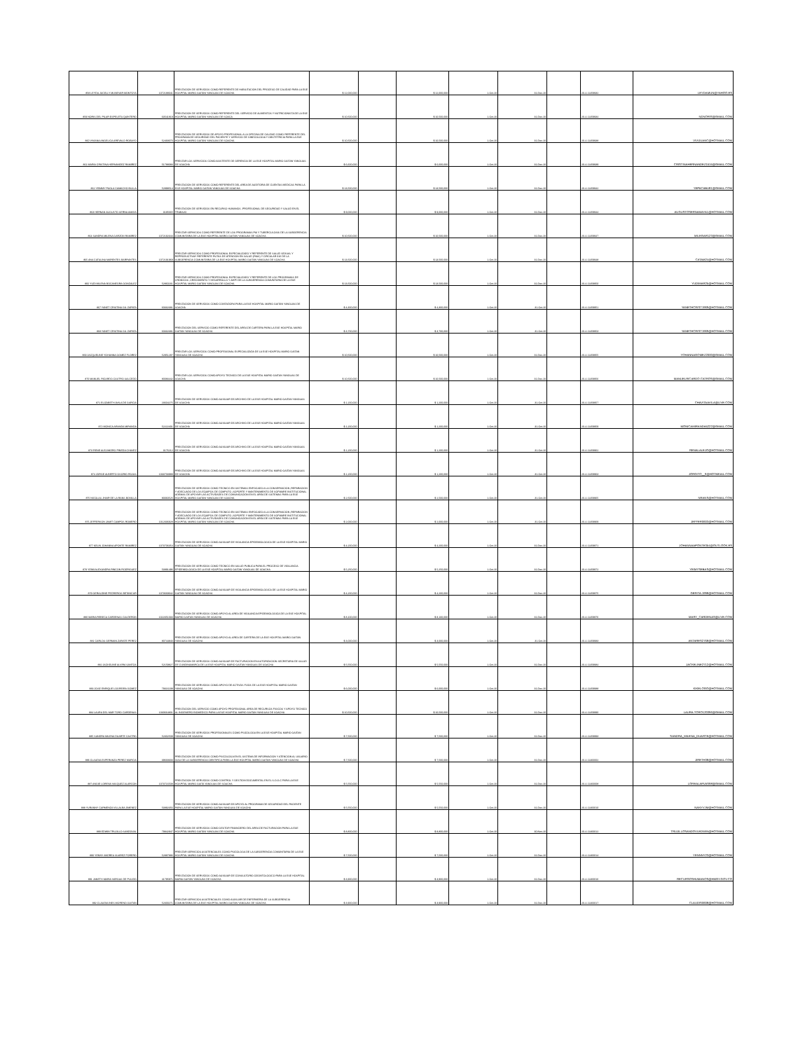| 858 LEYDA JUCELLY MUNEVAR MONTOYA | 1072188041 | PRESTACION DE SERVICIOS COMO REFERENTE DE HABILITACION DEL PROCESO DE CALIDAD PARA LA ESE HOSPITAL MARIO GAITAN YANGUAS DE SOACHA | $ 12,000,000 | | $ 12,000,000 | 1-Oct-20 | 31-Dec-20 | | 20-4-11459932 | LEYDAMUN@YAHOO.ES |
| 859 NORIS DEL PILAR ESPELETA QUINTERO | 63541819 | PRESTACION DE SERVICIOS COMO REFERENTE DEL SERVICIO DE ALIMENTOS Y NUTRICIONISTA DE LA ESE HOSPITAL MARIO GAITAN YANGUAS DE SOACA | $ 10,500,000 | | $ 10,500,000 | 1-Oct-20 | 31-Dec-20 | | 20-4-11459934 | NDNORIS@GMAIL.COM |
| 860 VIVIANA ANGELICA AREVALO ROBAYO | 52468070 | PRESTACION DE SERVICIOS DE APOYO PROFESIONAL A LA OFECINA DE CALIDAD COMO REFERENTE DEL PROGRAMA DE SEGURIDAD DEL PACIENTE Y SERVICIO DE GINECOLOGIA Y OBSTETRICIA PARA LA ESE HOSPITAL MARIO GAITAN YANGUAS DE SOACHA | $ 10,500,000 | | $ 10,500,000 | 1-Oct-20 | 31-Dec-20 | | 20-4-11459938 | VIVIJUANC@HOTMAIL.COM |
| 861 MARIA CRISTINA HERNANDEZ RAMIREZ | 51788083 | PRESTAR LOS SERVICIOS COMO ASISTENTE DE GERENCIA DE LA ESE HOSPITAL MARIO GAITAN YANGUAS DE SOACHA | $ 6,600,000 | | $ 6,600,000 | 1-Oct-20 | 31-Dec-20 | | 20-4-11459939 | CRISTINAHERNANDEZ1515@GMAIL.COM |
| 862 YEIMMY PAOLA CAMACHO BULLA | 52898514 | PRESTACION DE SERVICIOS COMO REFERENTE DEL AREA DE AUDITORIA DE CUENTAS MEDICAS PARA LA ESE HOSPITAL MARIO GAITAN YANGUAS DE SOACHA | $ 13,500,000 | | $ 13,500,000 | 1-Oct-20 | 31-Dec-20 | | 20-4-11459942 | YEPACABU81@GMAIL.COM |
| 863 HERNAN AUGUSTO SERNA AMAYA | 3185665 | PRESTACION DE SERVICIOS EN RECURSO HUMANOS -PROFESIONAL DE SEGURIDAD Y SALUD EN EL TRABAJO | $ 9,000,000 | | $ 9,000,000 | 1-Oct-20 | 31-Dec-20 | | 20-4-11459944 | AUGUSTOSERNAMAYA1@HOTMAIL.COM |
| 864 SANDRA MILENA GARZON RAMIREZ | 1072192344 | PRESTAR SERVICIOS COMO REFERENTE DE LOS PROGRAMAS PAI Y TUBERCULOSIS DE LA SUBGERENCIA COMUNITARIA DE LA ESE HOSPITAL MARIO GAITAN YANGUAS DE SOACHA | $ 10,500,000 | | $ 10,500,000 | 1-Oct-20 | 31-Dec-20 | | 20-4-11459947 | MILEGAR123@GMAIL.COM |
| 865 ANA CATALINA MARENTES BARRANTES | 1072191969 | PRESTAR SERVICIOS COMO PROFESIONAL ESPECIALIZADO Y REFERENTE DE SALUD SEXUAL Y REPRODUCTIVAY REFERENTE RUTAS DE ATENCION EN SALUD (RIAS) Y CIRCULAR 016 DE LA SUBGERENCIA COMUNITARIA DE LA ESE HOSPITAL MARIO GAITAN YANGUAS DE SOACHA | $ 13,500,000 | | $ 13,500,000 | 1-Oct-20 | 31-Dec-20 | | 20-4-11459948 | CATAM24@HOTMAIL.COM |
| 866 YUDI MILENA BOCANEGRA GONZALEZ | 52860231 | PRESTAR SERVICIOS COMO PROFESIONAL ESPECIALIZADO Y REFERENTE DE LOS PROGRAMAS DE CRONICOS ,CRECIMIENTO Y DESARROLLO Y AIEPI DE LA SUBGERENCIA COMUNITARIA DE LA ESE HOSPITAL MARIO GAITAN YANGUAS DE SOACHA | $ 13,500,000 | | $ 13,500,000 | 1-Oct-20 | 31-Dec-20 | | 20-4-11459950 | YUDIMAR25@HOTMAIL.COM |
| 867 YANET CRISTINA GIL ZAPATA | 60332381 | PRESTACION DE SERVICIOS COMO CONTADORA PARA LA ESE HOSPITAL MARIO GAITAN YANGUAS DE SOACHA | $ 4,300,000 | | $ 4,300,000 | 1-Oct-20 | 31-Oct-20 | | 20-4-11459951 | YANETHCRIST1969@HOTMAIL.COM |
| 868 YANET CRISTINA GIL ZAPATA | 60332381 | PRESTACION DEL SERVICIO COMO REFERENTE DEL AREA DE CARTERA PARA LA ESE HOSPITAL MARIO GAITAN YANGUAS DE SOACHA | $ 3,700,000 | | $ 3,700,000 | 1-Oct-20 | 31-Oct-20 | | 20-4-11459953 | YANETHCRIST1969@HOTMAIL.COM |
| 869 JACQUELINE YOHANNA GOMEZ FLOREZ | 52951297 | PRESTAR LOS SERVICIOS COMO PROFESIONAL ESPECIALIZADA DE LA ESE HOSPITAL MARIO GAITAN YANGUAS DE SOACHA | $ 10,500,000 | | $ 10,500,000 | 1-Oct-20 | 31-Dec-20 | | 20-4-11459955 | YOHANNAGOMEZ2000@GMAIL.COM |
| 870 MANUEL RICARDO CASTRO SALCEDO | 80083442 | PRESTAR LOS SERVICIOS COMO APOYO TECNICO DE LA ESE HOSPITAL MARIO GAITAN YANGUAS DE SOACHA | $ 10,500,000 | | $ 10,500,000 | 1-Oct-20 | 31-Dec-20 | | 20-4-11459956 | MANUELRICARDO.CATROS@GMAIL.COM |
| 871 ELIZABETH AVILA DE GARCIA | 23604275 | PRESTACION DE SERVICIOS COMO AUXILIAR DE ARCHIVO DE LA ESE HOSPITAL MARIO GAITAN YANGUAS DE SOACHA | $ 1,200,000 | | $ 1,200,000 | 1-Oct-20 | 31-Oct-20 | | 20-4-11459957 | CHAVITAAVILA@LIVE.COM |
| 872 MONICA ARANDA MIRANDA | 52222401 | PRESTACION DE SERVICIOS COMO AUXILIAR DE ARCHIVO DE LA ESE HOSPITAL MARIO GAITAN YANGUAS DE SOACHA | $ 1,200,000 | | $ 1,200,000 | 1-Oct-20 | 31-Oct-20 | | 20-4-11459959 | MONICAMIRANDA5222@GMAIL.COM |
| 873 RENE ALEJANDRO PINEDA CHAVEZ | 3176212 | PRESTACION DE SERVICIOS COMO AUXILIAR DE ARCHIVO DE LA ESE HOSPITAL MARIO GAITAN YANGUAS DE SOACHA | $ 1,200,000 | | $ 1,200,000 | 1-Oct-20 | 31-Oct-20 | | 20-4-11459962 | RENALALEJO@HOTMAIL.COM |
| 874 JORGE ALBERTO OSORIO ROJAS | 1033703988 | PRESTACION DE SERVICIOS COMO AUXILIAR DE ARCHIVO DE LA ESE HOSPITAL MARIO GAITAN YANGUAS DE SOACHA | $ 1,200,000 | | $ 1,200,000 | 1-Oct-20 | 31-Oct-20 | | 20-4-11459963 | JORGITO__9@HOTMKAIL.COM |
| 875 NICOLAS JHAIR DE LA RANS BONILLA | 80060525 | PRESTACION DE SERVICIOS COMO TECNICO EN SISTEMAS ENFOCADO A LA CONSERVACION ,REPARACION Y ADECUADO DE LOS EQUIPOS DE COMPUTO ,SOPORTE Y MANTENIMIENTO DE SOFWARE INSTITUCIONAL ADEMAS DE APOYAR LAS ACTIVIDADES DE COMUNICACIÓN EN EL AREA DE SISTEMAS PARA LA ESE HOSPITAL MARIO GAITAN YANGUAS DE SOACHA | $ 2,500,000 | | $ 2,500,000 | 1-Oct-20 | 31-Oct-20 | | 20-4-11459965 | NRANS@HOTMAIL.COM |
| 876 JEFFERSON JAMIT CAMPOS ROMERO | 1012336928 | PRESTACION DE SERVICIOS COMO TECNICO EN SISTEMAS ENFOCADO A LA CONSERVACION ,REPARACION Y ADECUADO DE LOS EQUIPOS DE COMPUTO ,SOPORTE Y MANTENIMIENTO DE SOFWARE INSTITUCIONAL ADEMAS DE APOYAR LAS ACTIVIDADES DE COMUNICACIÓN EN EL AREA DE SISTEMAS PARA LA ESE HOSPITAL MARIO GAITAN YANGUAS DE SOACHA | $ 2,000,000 | | $ 2,000,000 | 1-Oct-20 | 31-Oct-20 | | 20-4-11459969 | JEFFER0603@HOTMAIL.COM |
| 877 KELIN JOHANNA APONTE RAMIREZ | 1073706354 | PRESTACION DE SERVICIOS COMO AUXILIAR DE VIGILANCIA EPIDEMIOLOGICA DE LA ESE HOSPITAL MARIO GAITAN YANGUAS DE SOACHA | $ 4,200,000 | | $ 4,200,000 | 1-Oct-20 | 31-Dec-20 | | 20-4-11459971 | JOHANNAAPONTE354@OUTLOOK.ES |
| 878 YEIMI ALEXANDRA RINCON RODRIGUEZ | 53891496 | PRESTACION DE SERVICIOS COMO TECNICO EN SALUD PUBLICA PARA EL PROCESO DE VIGILANCIA EPIDEMIOLOGICA DE LA ESE HOSPITAL MARIO GAITAN YANGUAS DE SOACHA | $ 5,250,000 | | $ 5,250,000 | 1-Oct-20 | 31-Dec-20 | | 20-4-11459972 | YEIMYSEBAS@HOTMAIL.COM |
| 879 GERALDINE PEDREROS BETANCUR | 1073669042 | PRESTACION DE SERVICIOS COMO AUXILIAR DE VIGILANCIA EPIDEMIOLOGICA DE LA ESE HOSPITAL MARIO GAITAN YANGUAS DE SOACHA | $ 4,200,000 | | $ 4,200,000 | 1-Oct-20 | 31-Dec-20 | | 20-4-11459975 | GERITA.1998@HOTMAIL.COM |
| 880 MARIA REBECA CARDENAS CALDERON | 1022351033 | PRESTACION DE SERVICIOS COMO APOYO AL AREA DE VIGILANCIA EPIDEMIOLOGICA DE LA ESE HOSPITAL MARIO GAITAN YANGUAS DE SOACHA | $ 8,100,000 | | $ 8,100,000 | 1-Oct-20 | 31-Dec-20 | | 20-4-11459976 | MARY_CARDENAS@LIVE.COM |
| 881 CARLOS GERMAN ZARATE PEREZ | 80744840 | PRESTACION DE SERVICIOS COMO APOYO AL AREA DE CARTERA DE LA ESE HOSPITAL MARIO GAITAN YANGUAS DE SOACHA | $ 3,000,000 | | $ 3,000,000 | 1-Oct-20 | 31-Oct-20 | | 20-4-11459983 | ANTARES2768@HOTMAIL.COM |
| 882 JACKELINE ALVIRA SANTOS | 52159827 | PRESTACION DE SERVICIOS COMO AUXILIAR DE FACTURACION EN AUTORIZACION SECRETARIA DE SALUD DE CUNDINAMARCA DE LA ESE HOSPITAL MARIO GAITAN YANGUAS DE SOACHA | $ 5,550,000 | | $ 5,550,000 | 1-Oct-20 | 31-Dec-20 | | 20-4-11459984 | JACKELINE2712@HOTMAIL.COM |
| 883 JOSE ENRIQUE LOGREIRA GOMEZ | 79316199 | PRESTACION DE SERVICIOS COMO APOYO DE ACTIVOS FIJOS DE LA ESE HOSPITAL MARIO GAITAN YANGUAS DE SOACHA | $ 6,000,000 | | $ 6,000,000 | 1-Oct-20 | 31-Dec-20 | | 20-4-11459988 | KIKELOGO@HOTMAIL.COM |
| 884 LAURA DEL MAR TORO CARDENAS | 1030664801 | PRESTACION DEL SERVICIO COMO APOYO PROFESIONAL AREA DE RECURSOS FISICOS Y APOYO TECNICO AL INGENIERO BIOMEDICO PARA LA ESE HOSPITAL MARIO GAITAN YANGUAS DE SOACHA | $ 10,500,000 | | $ 10,500,000 | 1-Oct-20 | 31-Dec-20 | | 20-4-11459990 | LAURA.TORO120396@GMAIL.COM |
| 885 SANDRA MILENA DUARTE CASTRO | 52302509 | PRESTACION DE SERVICIOS PROFESIONALES COMO PSICOLOGA EN LA ESE HOSPITAL MARIO GAITAN YANGUAS DE SOACHA | $ 7,500,000 | | $ 7,500,000 | 1-Oct-20 | 31-Dec-20 | | 20-4-11459993 | SANDRA_MILENA_DUARTE@HOTMAIL.COM |
| 886 CLAUDIA ESPERANZA PEREZ MURCIA | 39668303 | PRESTACION DE SERVICIOS COMO PSICOLOGA EN EL SISTEMA DE INFORMACION Y ATENCION AL USUARIO SIAU DE LA SUBGERENCIA CIENTIFICA PARA LA ESE HOSPITAL MARIO GAITAN YANGUAS DE SOACHA | $ 7,500,000 | | $ 7,500,000 | 1-Oct-20 | 31-Dec-20 | | 20-4-11460002 | JIRETH38@HOTMAIL.COM |
| 887 ANGIE LORENA VASQUEZ ALARCON | 1073716508 | PRESTACION DE SERVICIOS COMO CONTROL Y GESTION DOCUMENTAL EN EL S.O.G.C PARA LA ESE HOSPITAL MARIO GAITA YANGUAS DE SOACHA | $ 5,550,000 | | $ 5,550,000 | 1-Oct-20 | 31-Dec-20 | | 20-4-11460008 | LOREALARVAS98@GMAIL.COM |
| 888 YURANNY CARMENZA VILLALBA JIMENEZ | 53892356 | PRESTACION DE SERVICIOS COMO AUXILIAR DE APOYO AL PROGRAMA DE SEGURIDAD DEL PACIENTE PARA LA ESE HOSPITAL MARIO GAITAN YANGUAS DE SOACHA | $ 5,550,000 | | $ 5,550,000 | 1-Oct-20 | 31-Dec-20 | | 20-4-11460010 | NANYVJM@HOTMAIL.COM |
| 889 EDWIN TRUJILLO SANDOVAL | 79842947 | PRESTACION DE SERVICIOS COMO GESTOR FINANCIERO DEL AREA DE FACTURACION PARA LA ESE HOSPITAL MARIO GAITAN YANGUAS DE SOACHA | $ 8,800,000 | | $ 8,800,000 | 1-Oct-20 | 30-Nov-20 | | 20-4-11460012 | TRUJILLOSANDOVLEDWIN@HOTMAIL.COM |
| 890 YENNY ANDREA SUAREZ FORERO | 52887886 | PRESTAR SERVICIOS ASISTENCIALES COMO PSICOLOGA DE LA SUBGERENCIA COMUNITARIA DE LA ESE HOSPITAL MARIO GAITAN YANGUAS DE SOACHA | $ 7,500,000 | | $ 7,500,000 | 1-Oct-20 | 31-Dec-20 | | 20-4-11460014 | YENNNY23@HOTMAIL.COM |
| 891 JANETH MARIA VARGAS DE PULIDO | 41795971 | PRESTACION DE SERVICIOS COMO AUXILIAR DE CONSULTORIO ODONTOLOGICO PARA LA ESE HOSPITAL MARIA GAITAN YANGUAS DE SOACHA | $ 3,900,000 | | $ 3,900,000 | 1-Oct-20 | 31-Dec-20 | | 20-4-11460016 | RECURSOSHUMANOS@HMGY.GOV.CO |
| 892 CLAUDIA INES MORENO GAITAN | 52300271 | PRESTAR SERVICIOS ASISTENCIALES COMO AUXILIAR DE ENFERMERIA DE LA SUBGERENCIA COMUNITARIA DE LA ESE HOSPITAL MARIO GAITAN YANGUAS DE SOACHA | $ 3,900,000 | | $ 3,900,000 | 1-Oct-20 | 31-Dec-20 | | 20-4-11460017 | CLAUDIS0608@HOTMAIL.COM |